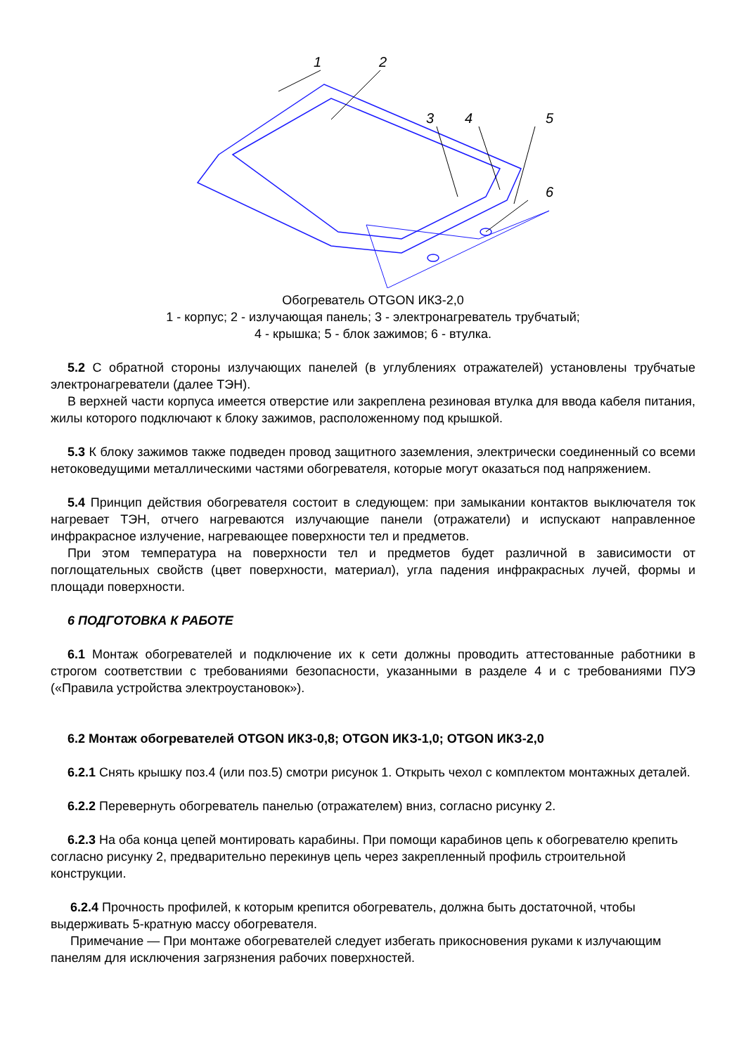1
2
3
4
5
6
Обогреватель OTGON ИКЗ-2,0
1 - корпус; 2 - излучающая панель; 3 - электронагреватель трубчатый;
4 - крышка; 5 - блок зажимов; 6 - втулка.
5.2 С обратной стороны излучающих панелей (в углублениях отражателей) установлены трубчатые электронагреватели (далее ТЭН).
В верхней части корпуса имеется отверстие или закреплена резиновая втулка для ввода кабеля питания, жилы которого подключают к блоку зажимов, расположенному под крышкой.
5.3 К блоку зажимов также подведен провод защитного заземления, электрически соединенный со всеми нетоковедущими металлическими частями обогревателя, которые могут оказаться под напряжением.
5.4 Принцип действия обогревателя состоит в следующем: при замыкании контактов выключателя ток нагревает ТЭН, отчего нагреваются излучающие панели (отражатели) и испускают направленное инфракрасное излучение, нагревающее поверхности тел и предметов.
При этом температура на поверхности тел и предметов будет различной в зависимости от поглощательных свойств (цвет поверхности, материал), угла падения инфракрасных лучей, формы и площади поверхности.
6 ПОДГОТОВКА К РАБОТЕ
6.1 Монтаж обогревателей и подключение их к сети должны проводить аттестованные работники в строгом соответствии с требованиями безопасности, указанными в разделе 4 и с требованиями ПУЭ («Правила устройства электроустановок»).
6.2 Монтаж обогревателей OTGON ИКЗ-0,8; OTGON ИКЗ-1,0; OTGON ИКЗ-2,0
6.2.1 Снять крышку поз.4 (или поз.5) смотри рисунок 1. Открыть чехол с комплектом монтажных деталей.
6.2.2 Перевернуть обогреватель панелью (отражателем) вниз, согласно рисунку 2.
6.2.3 На оба конца цепей монтировать карабины. При помощи карабинов цепь к обогревателю крепить согласно рисунку 2, предварительно перекинув цепь через закрепленный профиль строительной конструкции.
6.2.4 Прочность профилей, к которым крепится обогреватель, должна быть достаточной, чтобы выдерживать 5-кратную массу обогревателя.
Примечание — При монтаже обогревателей следует избегать прикосновения руками к излучающим панелям для исключения загрязнения рабочих поверхностей.